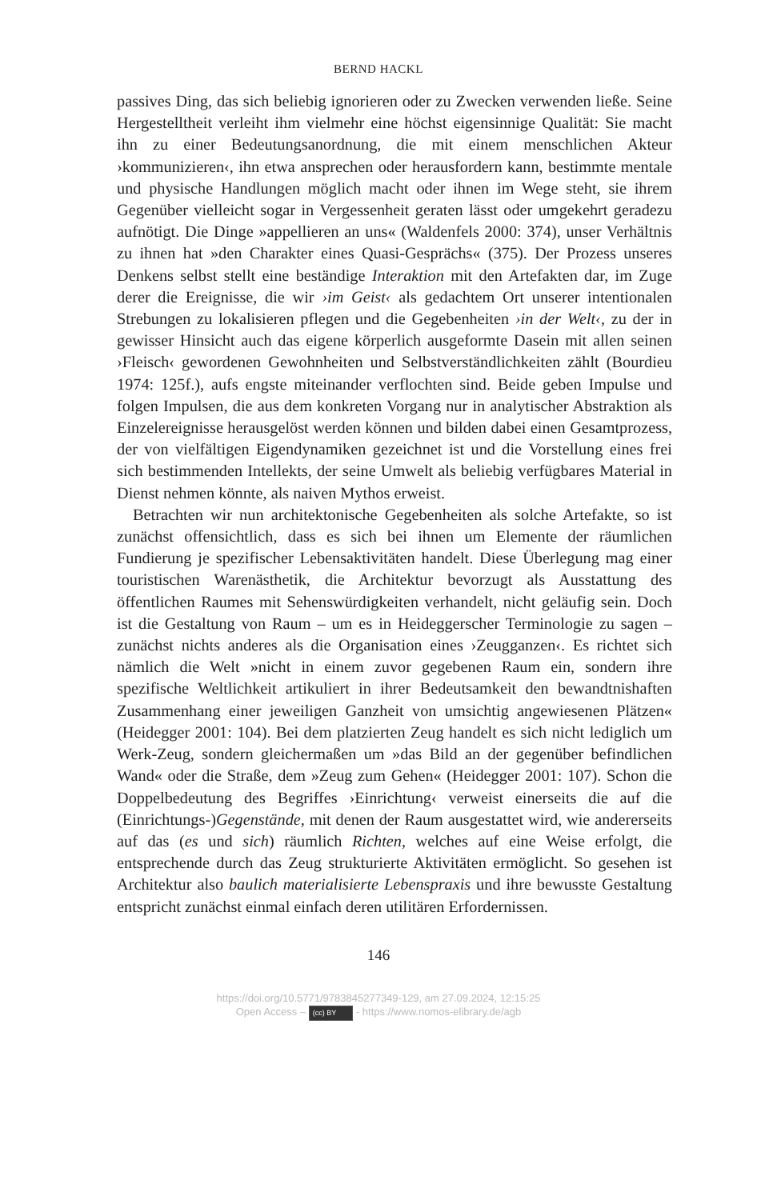BERND HACKL
passives Ding, das sich beliebig ignorieren oder zu Zwecken verwenden ließe. Seine Hergestelltheit verleiht ihm vielmehr eine höchst eigensinnige Qualität: Sie macht ihn zu einer Bedeutungsanordnung, die mit einem menschlichen Akteur ›kommunizieren‹, ihn etwa ansprechen oder herausfordern kann, bestimmte mentale und physische Handlungen möglich macht oder ihnen im Wege steht, sie ihrem Gegenüber vielleicht sogar in Vergessenheit geraten lässt oder umgekehrt geradezu aufnötigt. Die Dinge »appellieren an uns« (Waldenfels 2000: 374), unser Verhältnis zu ihnen hat »den Charakter eines Quasi-Gesprächs« (375). Der Prozess unseres Denkens selbst stellt eine beständige Interaktion mit den Artefakten dar, im Zuge derer die Ereignisse, die wir ›im Geist‹ als gedachtem Ort unserer intentionalen Strebungen zu lokalisieren pflegen und die Gegebenheiten ›in der Welt‹, zu der in gewisser Hinsicht auch das eigene körperlich ausgeformte Dasein mit allen seinen ›Fleisch‹ gewordenen Gewohnheiten und Selbstverständlichkeiten zählt (Bourdieu 1974: 125f.), aufs engste miteinander verflochten sind. Beide geben Impulse und folgen Impulsen, die aus dem konkreten Vorgang nur in analytischer Abstraktion als Einzelereignisse herausgelöst werden können und bilden dabei einen Gesamtprozess, der von vielfältigen Eigendynamiken gezeichnet ist und die Vorstellung eines frei sich bestimmenden Intellekts, der seine Umwelt als beliebig verfügbares Material in Dienst nehmen könnte, als naiven Mythos erweist.
Betrachten wir nun architektonische Gegebenheiten als solche Artefakte, so ist zunächst offensichtlich, dass es sich bei ihnen um Elemente der räumlichen Fundierung je spezifischer Lebensaktivitäten handelt. Diese Überlegung mag einer touristischen Warenästhetik, die Architektur bevorzugt als Ausstattung des öffentlichen Raumes mit Sehenswürdigkeiten verhandelt, nicht geläufig sein. Doch ist die Gestaltung von Raum – um es in Heideggerscher Terminologie zu sagen – zunächst nichts anderes als die Organisation eines ›Zeugganzen‹. Es richtet sich nämlich die Welt »nicht in einem zuvor gegebenen Raum ein, sondern ihre spezifische Weltlichkeit artikuliert in ihrer Bedeutsamkeit den bewandtnishaften Zusammenhang einer jeweiligen Ganzheit von umsichtig angewiesenen Plätzen« (Heidegger 2001: 104). Bei dem platzierten Zeug handelt es sich nicht lediglich um Werk-Zeug, sondern gleichermaßen um »das Bild an der gegenüber befindlichen Wand« oder die Straße, dem »Zeug zum Gehen« (Heidegger 2001: 107). Schon die Doppelbedeutung des Begriffes ›Einrichtung‹ verweist einerseits die auf die (Einrichtungs-)Gegenstände, mit denen der Raum ausgestattet wird, wie andererseits auf das (es und sich) räumlich Richten, welches auf eine Weise erfolgt, die entsprechende durch das Zeug strukturierte Aktivitäten ermöglicht. So gesehen ist Architektur also baulich materialisierte Lebenspraxis und ihre bewusste Gestaltung entspricht zunächst einmal einfach deren utilitären Erfordernissen.
146
https://doi.org/10.5771/9783845277349-129, am 27.09.2024, 12:15:25
Open Access – (cc) BY - https://www.nomos-elibrary.de/agb